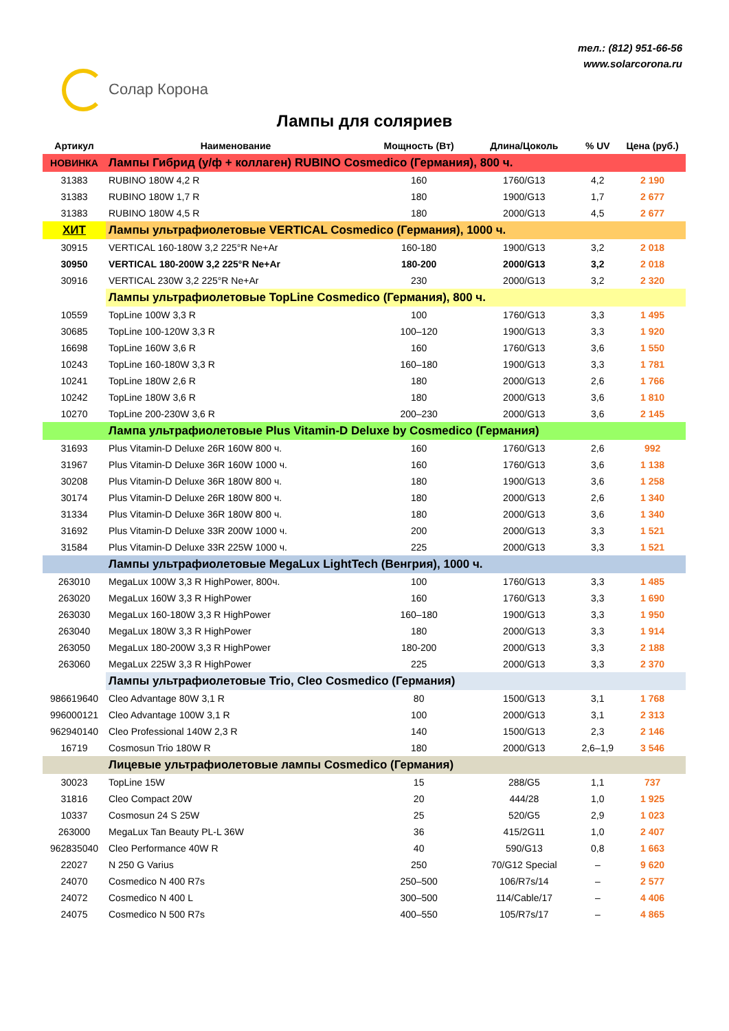Солар Корона
тел.: (812) 951-66-56
www.solarcorona.ru
Лампы для соляриев
| Артикул | Наименование | Мощность (Вт) | Длина/Цоколь | % UV | Цена (руб.) |
| --- | --- | --- | --- | --- | --- |
| НОВИНКА | Лампы Гибрид (у/ф + коллаген) RUBINO Cosmedico (Германия), 800 ч. | | | | |
| 31383 | RUBINO 180W 4,2 R | 160 | 1760/G13 | 4,2 | 2 190 |
| 31383 | RUBINO 180W 1,7 R | 180 | 1900/G13 | 1,7 | 2 677 |
| 31383 | RUBINO 180W 4,5 R | 180 | 2000/G13 | 4,5 | 2 677 |
| ХИТ | Лампы ультрафиолетовые VERTICAL Cosmedico (Германия), 1000 ч. | | | | |
| 30915 | VERTICAL 160-180W 3,2 225°R Ne+Ar | 160-180 | 1900/G13 | 3,2 | 2 018 |
| 30950 | VERTICAL 180-200W 3,2 225°R Ne+Ar | 180-200 | 2000/G13 | 3,2 | 2 018 |
| 30916 | VERTICAL 230W 3,2 225°R Ne+Ar | 230 | 2000/G13 | 3,2 | 2 320 |
| | Лампы ультрафиолетовые TopLine Cosmedico (Германия), 800 ч. | | | | |
| 10559 | TopLine 100W 3,3 R | 100 | 1760/G13 | 3,3 | 1 495 |
| 30685 | TopLine 100-120W 3,3 R | 100–120 | 1900/G13 | 3,3 | 1 920 |
| 16698 | TopLine 160W 3,6 R | 160 | 1760/G13 | 3,6 | 1 550 |
| 10243 | TopLine 160-180W 3,3 R | 160–180 | 1900/G13 | 3,3 | 1 781 |
| 10241 | TopLine 180W 2,6 R | 180 | 2000/G13 | 2,6 | 1 766 |
| 10242 | TopLine 180W 3,6 R | 180 | 2000/G13 | 3,6 | 1 810 |
| 10270 | TopLine 200-230W 3,6 R | 200–230 | 2000/G13 | 3,6 | 2 145 |
| | Лампа ультрафиолетовые Plus Vitamin-D Deluxe by Cosmedico (Германия) | | | | |
| 31693 | Plus Vitamin-D Deluxe 26R 160W 800 ч. | 160 | 1760/G13 | 2,6 | 992 |
| 31967 | Plus Vitamin-D Deluxe 36R 160W 1000 ч. | 160 | 1760/G13 | 3,6 | 1 138 |
| 30208 | Plus Vitamin-D Deluxe 36R 180W 800 ч. | 180 | 1900/G13 | 3,6 | 1 258 |
| 30174 | Plus Vitamin-D Deluxe 26R 180W 800 ч. | 180 | 2000/G13 | 2,6 | 1 340 |
| 31334 | Plus Vitamin-D Deluxe 36R 180W 800 ч. | 180 | 2000/G13 | 3,6 | 1 340 |
| 31692 | Plus Vitamin-D Deluxe 33R 200W 1000 ч. | 200 | 2000/G13 | 3,3 | 1 521 |
| 31584 | Plus Vitamin-D Deluxe 33R 225W 1000 ч. | 225 | 2000/G13 | 3,3 | 1 521 |
| | Лампы ультрафиолетовые MegaLux LightTech (Венгрия), 1000 ч. | | | | |
| 263010 | MegaLux 100W 3,3 R HighPower, 800ч. | 100 | 1760/G13 | 3,3 | 1 485 |
| 263020 | MegaLux 160W 3,3 R HighPower | 160 | 1760/G13 | 3,3 | 1 690 |
| 263030 | MegaLux 160-180W 3,3 R HighPower | 160–180 | 1900/G13 | 3,3 | 1 950 |
| 263040 | MegaLux 180W 3,3 R HighPower | 180 | 2000/G13 | 3,3 | 1 914 |
| 263050 | MegaLux 180-200W 3,3 R HighPower | 180-200 | 2000/G13 | 3,3 | 2 188 |
| 263060 | MegaLux 225W 3,3 R HighPower | 225 | 2000/G13 | 3,3 | 2 370 |
| | Лампы ультрафиолетовые Trio, Cleo Cosmedico (Германия) | | | | |
| 986619640 | Cleo Advantage 80W 3,1 R | 80 | 1500/G13 | 3,1 | 1 768 |
| 996000121 | Cleo Advantage 100W 3,1 R | 100 | 2000/G13 | 3,1 | 2 313 |
| 962940140 | Cleo Professional 140W 2,3 R | 140 | 1500/G13 | 2,3 | 2 146 |
| 16719 | Cosmosun Trio 180W R | 180 | 2000/G13 | 2,6–1,9 | 3 546 |
| | Лицевые ультрафиолетовые лампы Cosmedico (Германия) | | | | |
| 30023 | TopLine 15W | 15 | 288/G5 | 1,1 | 737 |
| 31816 | Cleo Compact 20W | 20 | 444/28 | 1,0 | 1 925 |
| 10337 | Cosmosun 24 S 25W | 25 | 520/G5 | 2,9 | 1 023 |
| 263000 | MegaLux Tan Beauty PL-L 36W | 36 | 415/2G11 | 1,0 | 2 407 |
| 962835040 | Cleo Performance 40W R | 40 | 590/G13 | 0,8 | 1 663 |
| 22027 | N 250 G Varius | 250 | 70/G12 Special | – | 9 620 |
| 24070 | Cosmedico N 400 R7s | 250–500 | 106/R7s/14 | – | 2 577 |
| 24072 | Cosmedico N 400 L | 300–500 | 114/Cable/17 | – | 4 406 |
| 24075 | Cosmedico N 500 R7s | 400–550 | 105/R7s/17 | – | 4 865 |